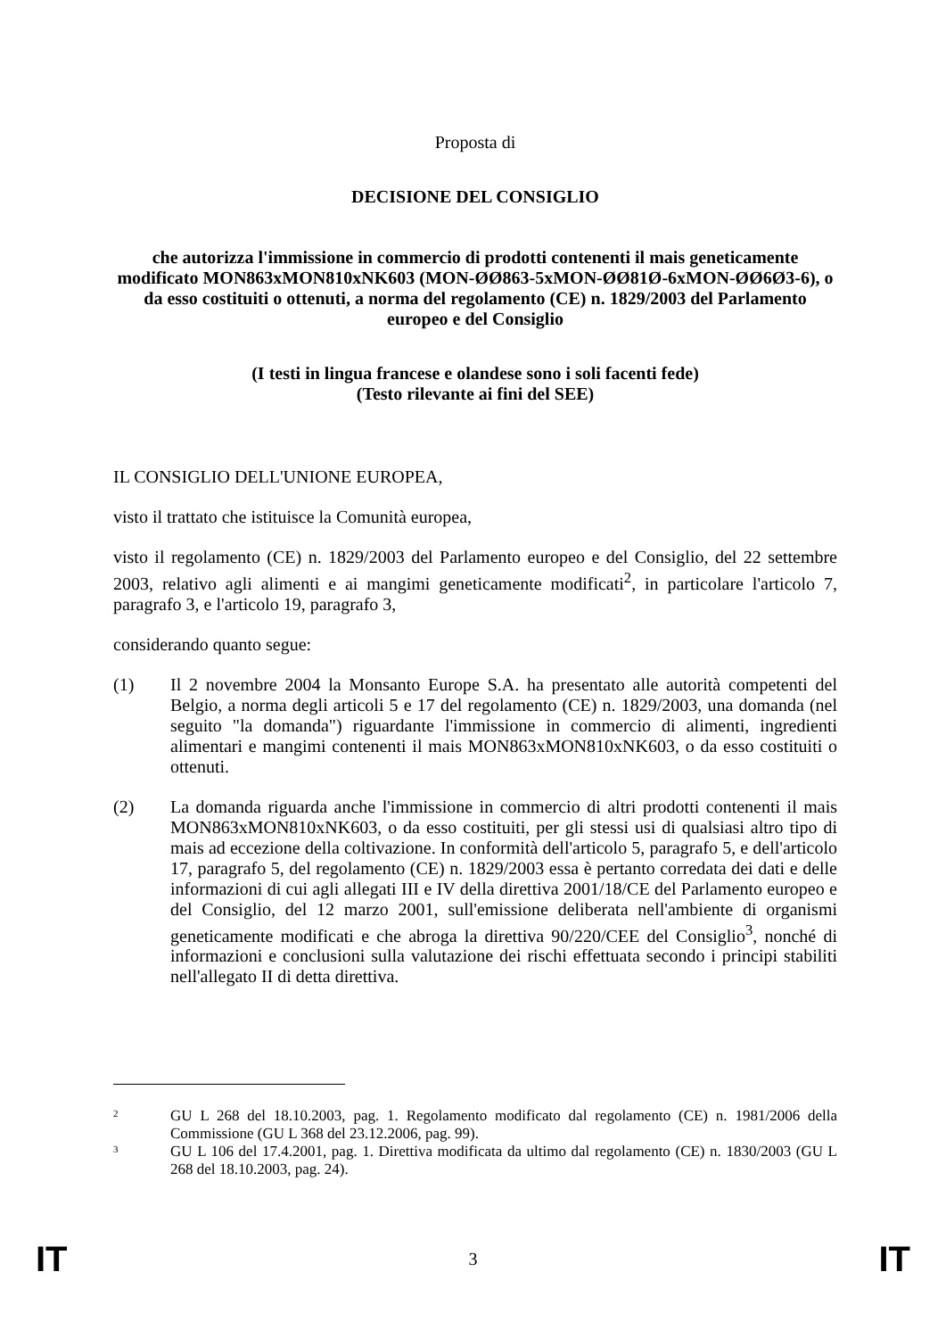Proposta di
DECISIONE DEL CONSIGLIO
che autorizza l'immissione in commercio di prodotti contenenti il mais geneticamente modificato MON863xMON810xNK603 (MON-ØØ863-5xMON-ØØ81Ø-6xMON-ØØ6Ø3-6), o da esso costituiti o ottenuti, a norma del regolamento (CE) n. 1829/2003 del Parlamento europeo e del Consiglio
(I testi in lingua francese e olandese sono i soli facenti fede)
(Testo rilevante ai fini del SEE)
IL CONSIGLIO DELL'UNIONE EUROPEA,
visto il trattato che istituisce la Comunità europea,
visto il regolamento (CE) n. 1829/2003 del Parlamento europeo e del Consiglio, del 22 settembre 2003, relativo agli alimenti e ai mangimi geneticamente modificati<sup>2</sup>, in particolare l'articolo 7, paragrafo 3, e l'articolo 19, paragrafo 3,
considerando quanto segue:
(1) Il 2 novembre 2004 la Monsanto Europe S.A. ha presentato alle autorità competenti del Belgio, a norma degli articoli 5 e 17 del regolamento (CE) n. 1829/2003, una domanda (nel seguito "la domanda") riguardante l'immissione in commercio di alimenti, ingredienti alimentari e mangimi contenenti il mais MON863xMON810xNK603, o da esso costituiti o ottenuti.
(2) La domanda riguarda anche l'immissione in commercio di altri prodotti contenenti il mais MON863xMON810xNK603, o da esso costituiti, per gli stessi usi di qualsiasi altro tipo di mais ad eccezione della coltivazione. In conformità dell'articolo 5, paragrafo 5, e dell'articolo 17, paragrafo 5, del regolamento (CE) n. 1829/2003 essa è pertanto corredata dei dati e delle informazioni di cui agli allegati III e IV della direttiva 2001/18/CE del Parlamento europeo e del Consiglio, del 12 marzo 2001, sull'emissione deliberata nell'ambiente di organismi geneticamente modificati e che abroga la direttiva 90/220/CEE del Consiglio<sup>3</sup>, nonché di informazioni e conclusioni sulla valutazione dei rischi effettuata secondo i principi stabiliti nell'allegato II di detta direttiva.
2
GU L 268 del 18.10.2003, pag. 1. Regolamento modificato dal regolamento (CE) n. 1981/2006 della Commissione (GU L 368 del 23.12.2006, pag. 99).
3
GU L 106 del 17.4.2001, pag. 1. Direttiva modificata da ultimo dal regolamento (CE) n. 1830/2003 (GU L 268 del 18.10.2003, pag. 24).
IT 3 IT